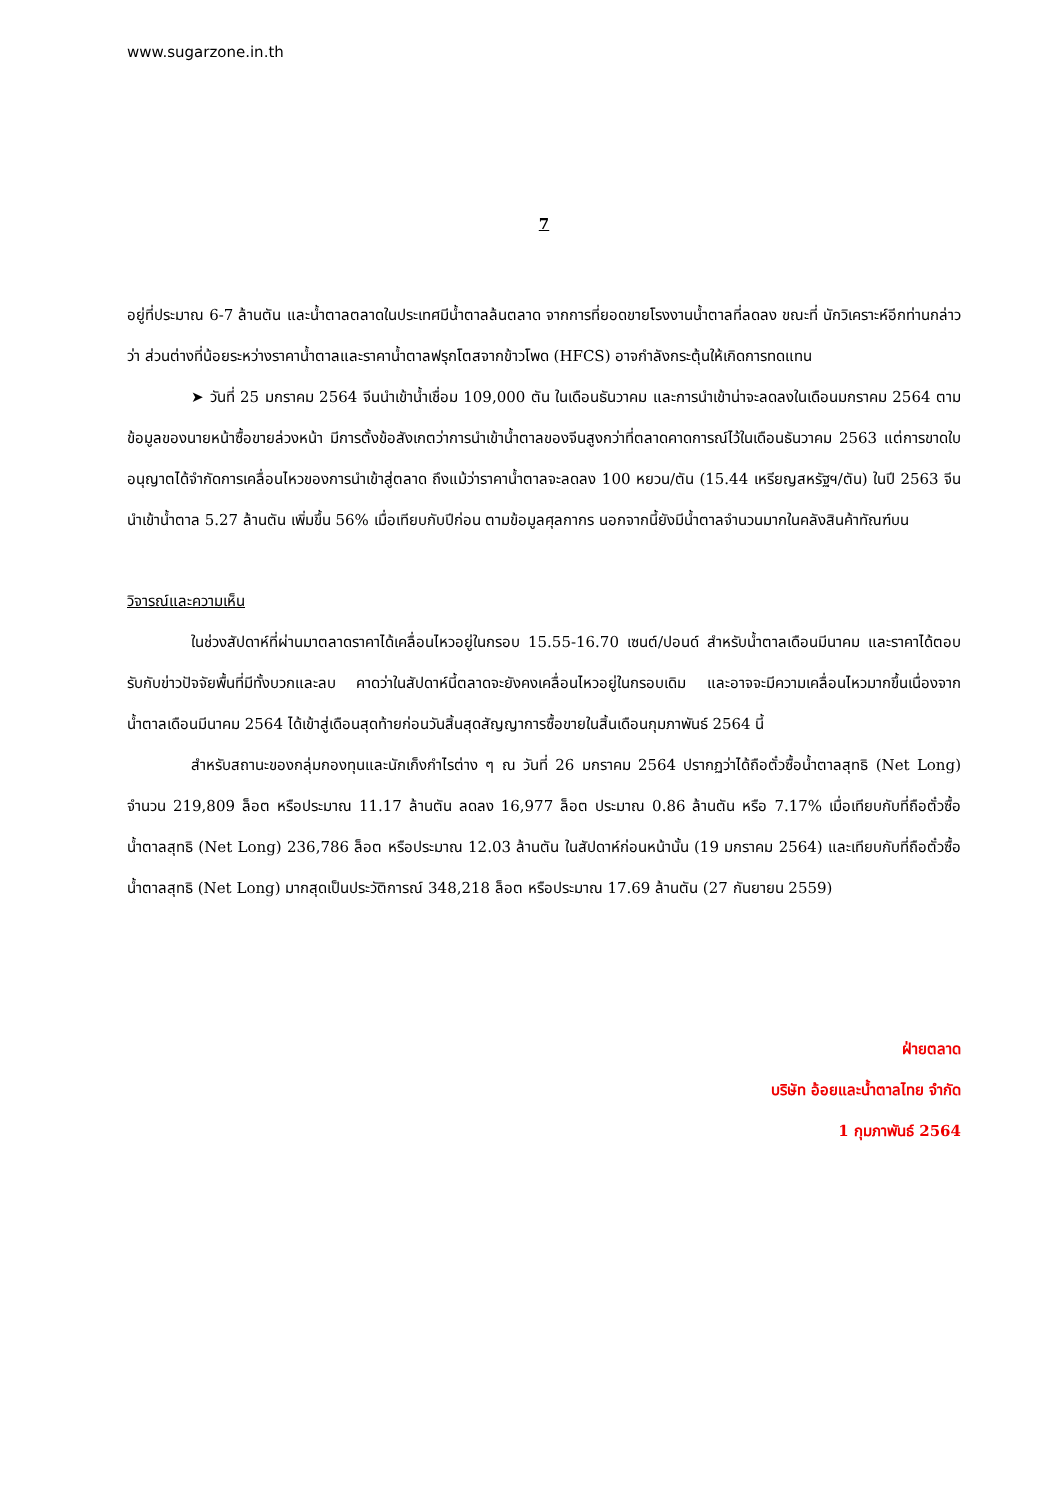www.sugarzone.in.th
7
อยู่ที่ประมาณ 6-7 ล้านตัน และน้ำตาลตลาดในประเทศมีน้ำตาลล้นตลาด จากการที่ยอดขายโรงงานน้ำตาลที่ลดลง ขณะที่ นักวิเคราะห์อีกท่านกล่าวว่า ส่วนต่างที่น้อยระหว่างราคาน้ำตาลและราคาน้ำตาลฟรุกโตสจากข้าวโพด (HFCS) อาจกำลังกระตุ้นให้เกิดการทดแทน
➤ วันที่ 25 มกราคม 2564 จีนนำเข้าน้ำเชื่อม 109,000 ตัน ในเดือนธันวาคม และการนำเข้าน่าจะลดลงในเดือนมกราคม 2564 ตามข้อมูลของนายหน้าซื้อขายล่วงหน้า มีการตั้งข้อสังเกตว่าการนำเข้าน้ำตาลของจีนสูงกว่าที่ตลาดคาดการณ์ไว้ในเดือนธันวาคม 2563 แต่การขาดใบอนุญาตได้จำกัดการเคลื่อนไหวของการนำเข้าสู่ตลาด ถึงแม้ว่าราคาน้ำตาลจะลดลง 100 หยวน/ตัน (15.44 เหรียญสหรัฐฯ/ตัน) ในปี 2563 จีนนำเข้าน้ำตาล 5.27 ล้านตัน เพิ่มขึ้น 56% เมื่อเทียบกับปีก่อน ตามข้อมูลศุลกากร นอกจากนี้ยังมีน้ำตาลจำนวนมากในคลังสินค้าทัณฑ์บน
วิจารณ์และความเห็น
ในช่วงสัปดาห์ที่ผ่านมาตลาดราคาได้เคลื่อนไหวอยู่ในกรอบ 15.55-16.70 เซนต์/ปอนด์ สำหรับน้ำตาลเดือนมีนาคม และราคาได้ตอบรับกับข่าวปัจจัยพื้นที่มีทั้งบวกและลบ คาดว่าในสัปดาห์นี้ตลาดจะยังคงเคลื่อนไหวอยู่ในกรอบเดิม และอาจจะมีความเคลื่อนไหวมากขึ้นเนื่องจากน้ำตาลเดือนมีนาคม 2564 ได้เข้าสู่เดือนสุดท้ายก่อนวันสิ้นสุดสัญญาการซื้อขายในสิ้นเดือนกุมภาพันธ์ 2564 นี้
สำหรับสถานะของกลุ่มกองทุนและนักเก็งกำไรต่าง ๆ ณ วันที่ 26 มกราคม 2564 ปรากฏว่าได้ถือตั๋วซื้อน้ำตาลสุทธิ (Net Long) จำนวน 219,809 ล็อต หรือประมาณ 11.17 ล้านตัน ลดลง 16,977 ล็อต ประมาณ 0.86 ล้านตัน หรือ 7.17% เมื่อเทียบกับที่ถือตั๋วซื้อน้ำตาลสุทธิ (Net Long) 236,786 ล็อต หรือประมาณ 12.03 ล้านตัน ในสัปดาห์ก่อนหน้านั้น (19 มกราคม 2564) และเทียบกับที่ถือตั๋วซื้อน้ำตาลสุทธิ (Net Long) มากสุดเป็นประวัติการณ์ 348,218 ล็อต หรือประมาณ 17.69 ล้านตัน (27 กันยายน 2559)
ฝ่ายตลาด
บริษัท อ้อยและน้ำตาลไทย จำกัด
1 กุมภาพันธ์ 2564